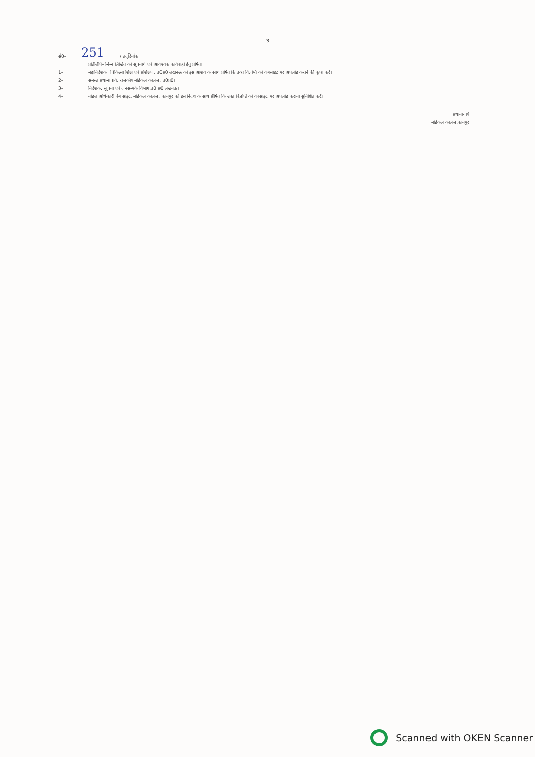–3–
सं0– 251 / तद्‌दिनांक
प्रतिलिपि– निम्न लिखित को सूचनार्थ एवं आवश्यक कार्यवाही हेतु प्रेषित।
1– महानिदेशक, चिकित्सा शिक्षा एवं प्रशिक्षण, उ0प्र0 लखनऊ को इस आशय के साथ प्रेषित कि उक्त विज्ञप्ति को वेबसाइट पर अपलोड कराने की कृपा करें।
2– समस्त प्रधानाचार्य, राजकीय मेडिकल कालेज, उ0प्र0।
3– निदेशक, सूचना एवं जनसम्पर्क विभाग,उ0 प्र0 लखनऊ।
4– नोडल अधिकारी वेब साइट, मेडिकल कालेज, कानपुर को इस निर्देश के साथ प्रेषित कि उक्त विज्ञप्ति को वेबसाइट पर अपलोड कराना सुनिश्चित करें।
प्रधानाचार्य
मेडिकल कालेज,कानपुर
Scanned with OKEN Scanner